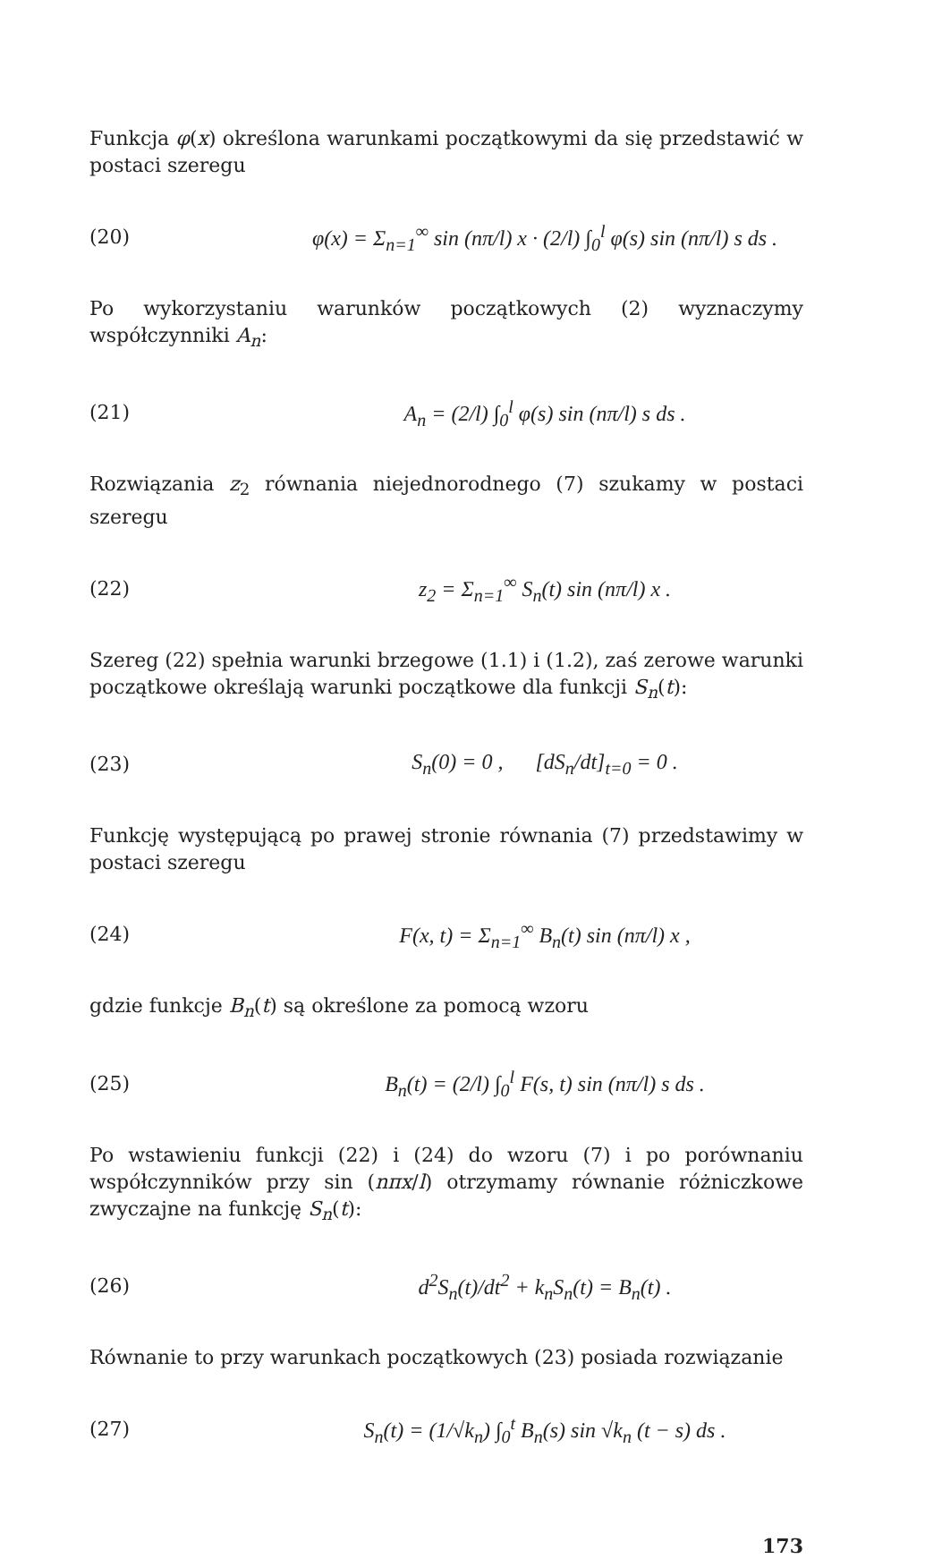Funkcja φ(x) określona warunkami początkowymi da się przedstawić w postaci szeregu
(20) φ(x) = Σ<sub>n=1</sub><sup>∞</sup> sin (nπ/l) x · (2/l) ∫<sub>0</sub><sup>l</sup> φ(s) sin (nπ/l) s ds .
Po wykorzystaniu warunków początkowych (2) wyznaczymy współczynniki A<sub>n</sub>:
(21) A<sub>n</sub> = (2/l) ∫<sub>0</sub><sup>l</sup> φ(s) sin (nπ/l) s ds .
Rozwiązania z<sub>2</sub> równania niejednorodnego (7) szukamy w postaci szeregu
(22) z<sub>2</sub> = Σ<sub>n=1</sub><sup>∞</sup> S<sub>n</sub>(t) sin (nπ/l) x .
Szereg (22) spełnia warunki brzegowe (1.1) i (1.2), zaś zerowe warunki początkowe określają warunki początkowe dla funkcji S<sub>n</sub>(t):
(23) S<sub>n</sub>(0) = 0 , [dS<sub>n</sub>/dt]<sub>t=0</sub> = 0 .
Funkcję występującą po prawej stronie równania (7) przedstawimy w postaci szeregu
(24) F(x, t) = Σ<sub>n=1</sub><sup>∞</sup> B<sub>n</sub>(t) sin (nπ/l) x ,
gdzie funkcje B<sub>n</sub>(t) są określone za pomocą wzoru
(25) B<sub>n</sub>(t) = (2/l) ∫<sub>0</sub><sup>l</sup> F(s, t) sin (nπ/l) s ds .
Po wstawieniu funkcji (22) i (24) do wzoru (7) i po porównaniu współczynników przy sin (nπx/l) otrzymamy równanie różniczkowe zwyczajne na funkcję S<sub>n</sub>(t):
(26) d<sup>2</sup>S<sub>n</sub>(t)/dt<sup>2</sup> + k<sub>n</sub>S<sub>n</sub>(t) = B<sub>n</sub>(t) .
Równanie to przy warunkach początkowych (23) posiada rozwiązanie
(27) S<sub>n</sub>(t) = (1/√k<sub>n</sub>) ∫<sub>0</sub><sup>t</sup> B<sub>n</sub>(s) sin √k<sub>n</sub> (t − s) ds .
173